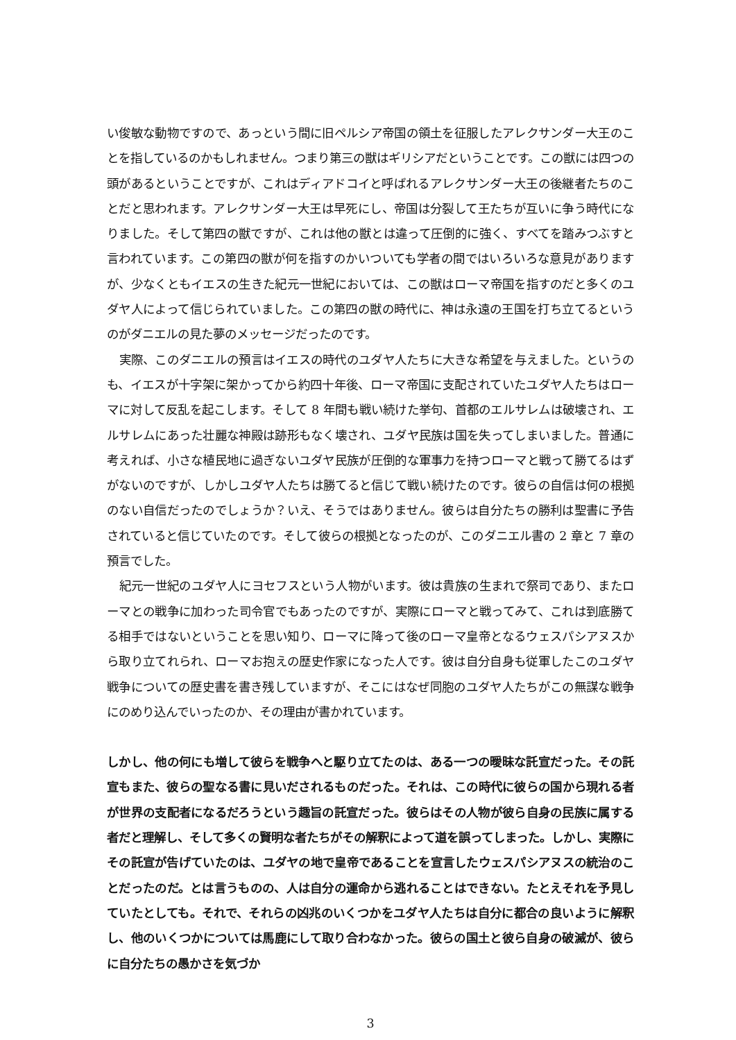い俊敏な動物ですので、あっという間に旧ペルシア帝国の領土を征服したアレクサンダー大王のことを指しているのかもしれません。つまり第三の獣はギリシアだということです。この獣には四つの頭があるということですが、これはディアドコイと呼ばれるアレクサンダー大王の後継者たちのことだと思われます。アレクサンダー大王は早死にし、帝国は分裂して王たちが互いに争う時代になりました。そして第四の獣ですが、これは他の獣とは違って圧倒的に強く、すべてを踏みつぶすと言われています。この第四の獣が何を指すのかいついても学者の間ではいろいろな意見がありますが、少なくともイエスの生きた紀元一世紀においては、この獣はローマ帝国を指すのだと多くのユダヤ人によって信じられていました。この第四の獣の時代に、神は永遠の王国を打ち立てるというのがダニエルの見た夢のメッセージだったのです。
実際、このダニエルの預言はイエスの時代のユダヤ人たちに大きな希望を与えました。というのも、イエスが十字架に架かってから約四十年後、ローマ帝国に支配されていたユダヤ人たちはローマに対して反乱を起こします。そして 8 年間も戦い続けた挙句、首都のエルサレムは破壊され、エルサレムにあった壮麗な神殿は跡形もなく壊され、ユダヤ民族は国を失ってしまいました。普通に考えれば、小さな植民地に過ぎないユダヤ民族が圧倒的な軍事力を持つローマと戦って勝てるはずがないのですが、しかしユダヤ人たちは勝てると信じて戦い続けたのです。彼らの自信は何の根拠のない自信だったのでしょうか？いえ、そうではありません。彼らは自分たちの勝利は聖書に予告されていると信じていたのです。そして彼らの根拠となったのが、このダニエル書の 2 章と 7 章の預言でした。
紀元一世紀のユダヤ人にヨセフスという人物がいます。彼は貴族の生まれで祭司であり、またローマとの戦争に加わった司令官でもあったのですが、実際にローマと戦ってみて、これは到底勝てる相手ではないということを思い知り、ローマに降って後のローマ皇帝となるウェスパシアヌスから取り立てれられ、ローマお抱えの歴史作家になった人です。彼は自分自身も従軍したこのユダヤ戦争についての歴史書を書き残していますが、そこにはなぜ同胞のユダヤ人たちがこの無謀な戦争にのめり込んでいったのか、その理由が書かれています。
しかし、他の何にも増して彼らを戦争へと駆り立てたのは、ある一つの曖昧な託宣だった。その託宣もまた、彼らの聖なる書に見いだされるものだった。それは、この時代に彼らの国から現れる者が世界の支配者になるだろうという趣旨の託宣だった。彼らはその人物が彼ら自身の民族に属する者だと理解し、そして多くの賢明な者たちがその解釈によって道を誤ってしまった。しかし、実際にその託宣が告げていたのは、ユダヤの地で皇帝であることを宣言したウェスパシアヌスの統治のことだったのだ。とは言うものの、人は自分の運命から逃れることはできない。たとえそれを予見していたとしても。それで、それらの凶兆のいくつかをユダヤ人たちは自分に都合の良いように解釈し、他のいくつかについては馬鹿にして取り合わなかった。彼らの国土と彼ら自身の破滅が、彼らに自分たちの愚かさを気づか
3